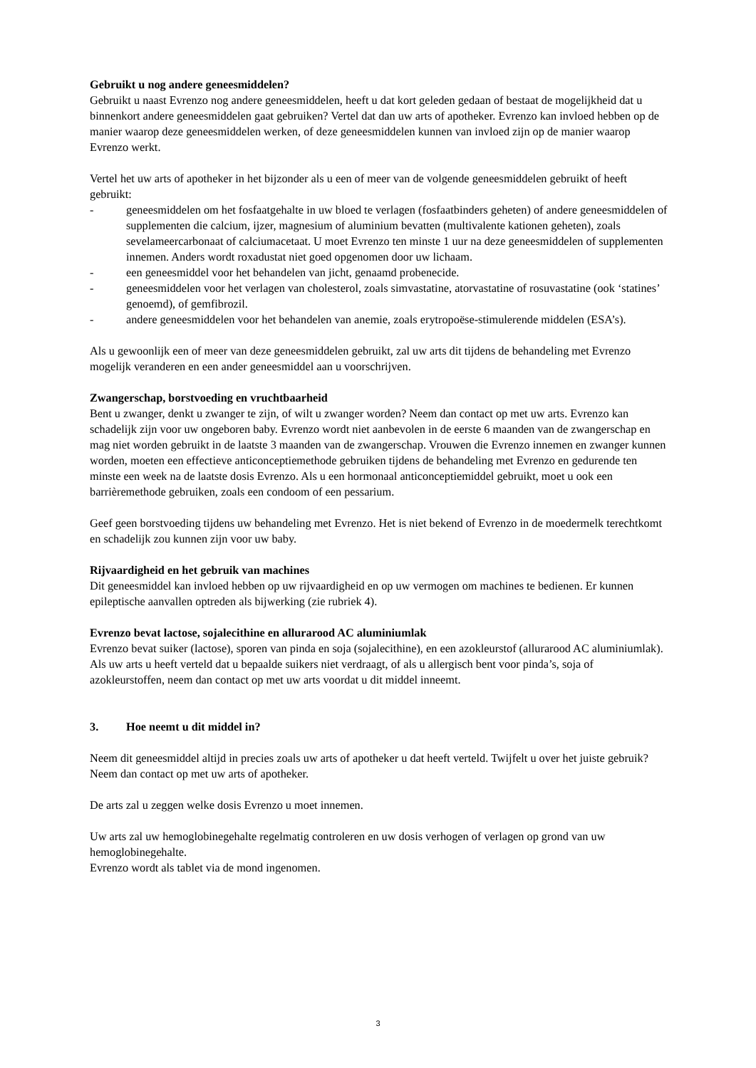Gebruikt u nog andere geneesmiddelen?
Gebruikt u naast Evrenzo nog andere geneesmiddelen, heeft u dat kort geleden gedaan of bestaat de mogelijkheid dat u binnenkort andere geneesmiddelen gaat gebruiken? Vertel dat dan uw arts of apotheker. Evrenzo kan invloed hebben op de manier waarop deze geneesmiddelen werken, of deze geneesmiddelen kunnen van invloed zijn op de manier waarop Evrenzo werkt.
Vertel het uw arts of apotheker in het bijzonder als u een of meer van de volgende geneesmiddelen gebruikt of heeft gebruikt:
- geneesmiddelen om het fosfaatgehalte in uw bloed te verlagen (fosfaatbinders geheten) of andere geneesmiddelen of supplementen die calcium, ijzer, magnesium of aluminium bevatten (multivalente kationen geheten), zoals sevelameercarbonaat of calciumacetaat. U moet Evrenzo ten minste 1 uur na deze geneesmiddelen of supplementen innemen. Anders wordt roxadustat niet goed opgenomen door uw lichaam.
- een geneesmiddel voor het behandelen van jicht, genaamd probenecide.
- geneesmiddelen voor het verlagen van cholesterol, zoals simvastatine, atorvastatine of rosuvastatine (ook ‘statines’ genoemd), of gemfibrozil.
- andere geneesmiddelen voor het behandelen van anemie, zoals erytropoëse-stimulerende middelen (ESA’s).
Als u gewoonlijk een of meer van deze geneesmiddelen gebruikt, zal uw arts dit tijdens de behandeling met Evrenzo mogelijk veranderen en een ander geneesmiddel aan u voorschrijven.
Zwangerschap, borstvoeding en vruchtbaarheid
Bent u zwanger, denkt u zwanger te zijn, of wilt u zwanger worden? Neem dan contact op met uw arts. Evrenzo kan schadelijk zijn voor uw ongeboren baby. Evrenzo wordt niet aanbevolen in de eerste 6 maanden van de zwangerschap en mag niet worden gebruikt in de laatste 3 maanden van de zwangerschap. Vrouwen die Evrenzo innemen en zwanger kunnen worden, moeten een effectieve anticonceptiemethode gebruiken tijdens de behandeling met Evrenzo en gedurende ten minste een week na de laatste dosis Evrenzo. Als u een hormonaal anticonceptiemiddel gebruikt, moet u ook een barrièremethode gebruiken, zoals een condoom of een pessarium.
Geef geen borstvoeding tijdens uw behandeling met Evrenzo. Het is niet bekend of Evrenzo in de moedermelk terechtkomt en schadelijk zou kunnen zijn voor uw baby.
Rijvaardigheid en het gebruik van machines
Dit geneesmiddel kan invloed hebben op uw rijvaardigheid en op uw vermogen om machines te bedienen. Er kunnen epileptische aanvallen optreden als bijwerking (zie rubriek 4).
Evrenzo bevat lactose, sojalecithine en allurarood AC aluminiumlak
Evrenzo bevat suiker (lactose), sporen van pinda en soja (sojalecithine), en een azokleurstof (allurarood AC aluminiumlak). Als uw arts u heeft verteld dat u bepaalde suikers niet verdraagt, of als u allergisch bent voor pinda’s, soja of azokleurstoffen, neem dan contact op met uw arts voordat u dit middel inneemt.
3. Hoe neemt u dit middel in?
Neem dit geneesmiddel altijd in precies zoals uw arts of apotheker u dat heeft verteld. Twijfelt u over het juiste gebruik? Neem dan contact op met uw arts of apotheker.
De arts zal u zeggen welke dosis Evrenzo u moet innemen.
Uw arts zal uw hemoglobinegehalte regelmatig controleren en uw dosis verhogen of verlagen op grond van uw hemoglobinegehalte.
Evrenzo wordt als tablet via de mond ingenomen.
3